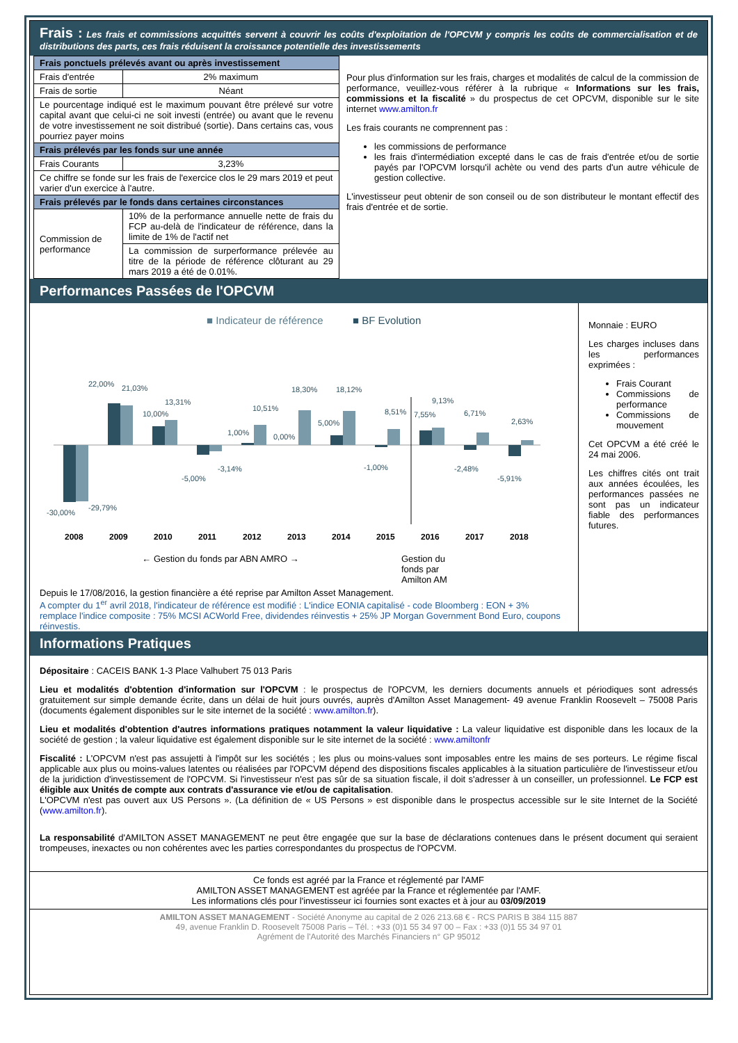Frais : Les frais et commissions acquittés servent à couvrir les coûts d'exploitation de l'OPCVM y compris les coûts de commercialisation et de distributions des parts, ces frais réduisent la croissance potentielle des investissements
| Frais ponctuels prélevés avant ou après investissement | |
| --- | --- |
| Frais d'entrée | 2% maximum |
| Frais de sortie | Néant |
| Le pourcentage indiqué est le maximum pouvant être prélevé sur votre capital avant que celui-ci ne soit investi (entrée) ou avant que le revenu de votre investissement ne soit distribué (sortie). Dans certains cas, vous pourriez payer moins | |
| Frais prélevés par les fonds sur une année | |
| Frais Courants | 3,23% |
| Ce chiffre se fonde sur les frais de l'exercice clos le 29 mars 2019 et peut varier d'un exercice à l'autre. | |
| Frais prélevés par le fonds dans certaines circonstances | |
| Commission de performance | 10% de la performance annuelle nette de frais du FCP au-delà de l'indicateur de référence, dans la limite de 1% de l'actif net |
| | La commission de surperformance prélevée au titre de la période de référence clôturant au 29 mars 2019 a été de 0.01%. |
Pour plus d'information sur les frais, charges et modalités de calcul de la commission de performance, veuillez-vous référer à la rubrique « Informations sur les frais, commissions et la fiscalité » du prospectus de cet OPCVM, disponible sur le site internet www.amilton.fr
Les frais courants ne comprennent pas :
les commissions de performance
les frais d'intermédiation excepté dans le cas de frais d'entrée et/ou de sortie payés par l'OPCVM lorsqu'il achète ou vend des parts d'un autre véhicule de gestion collective.
L'investisseur peut obtenir de son conseil ou de son distributeur le montant effectif des frais d'entrée et de sortie.
Performances Passées de l'OPCVM
■ Indicateur de référence
■ BF Evolution
2008
2009
2010
2011
2012
2013
2014
2015
2016
2017
2018
-30,00%
-29,79%
22,00%
21,03%
10,00%
13,31%
-5,00%
-3,14%
1,00%
10,51%
0,00%
18,30%
5,00%
18,12%
-1,00%
8,51%
7,55%
9,13%
-2,48%
6,71%
-5,91%
2,63%
← Gestion du fonds par ABN AMRO → Gestion du
fonds par
Amilton AM
Depuis le 17/08/2016, la gestion financière a été reprise par Amilton Asset Management.
A compter du 1<sup>er</sup> avril 2018, l'indicateur de référence est modifié : L'indice EONIA capitalisé - code Bloomberg : EON + 3% remplace l'indice composite : 75% MCSI ACWorld Free, dividendes réinvestis + 25% JP Morgan Government Bond Euro, coupons réinvestis.
Monnaie : EURO
Les charges incluses dans les performances exprimées :
Frais Courant
Commissions de performance
Commissions de mouvement
Cet OPCVM a été créé le 24 mai 2006.
Les chiffres cités ont trait aux années écoulées, les performances passées ne sont pas un indicateur fiable des performances futures.
Informations Pratiques
Dépositaire : CACEIS BANK 1-3 Place Valhubert 75 013 Paris
Lieu et modalités d'obtention d'information sur l'OPCVM : le prospectus de l'OPCVM, les derniers documents annuels et périodiques sont adressés gratuitement sur simple demande écrite, dans un délai de huit jours ouvrés, auprès d'Amilton Asset Management- 49 avenue Franklin Roosevelt – 75008 Paris (documents également disponibles sur le site internet de la société : www.amilton.fr).
Lieu et modalités d'obtention d'autres informations pratiques notamment la valeur liquidative : La valeur liquidative est disponible dans les locaux de la société de gestion ; la valeur liquidative est également disponible sur le site internet de la société : www.amiltonfr
Fiscalité : L'OPCVM n'est pas assujetti à l'impôt sur les sociétés ; les plus ou moins-values sont imposables entre les mains de ses porteurs. Le régime fiscal applicable aux plus ou moins-values latentes ou réalisées par l'OPCVM dépend des dispositions fiscales applicables à la situation particulière de l'investisseur et/ou de la juridiction d'investissement de l'OPCVM. Si l'investisseur n'est pas sûr de sa situation fiscale, il doit s'adresser à un conseiller, un professionnel. Le FCP est éligible aux Unités de compte aux contrats d'assurance vie et/ou de capitalisation.
L'OPCVM n'est pas ouvert aux US Persons ». (La définition de « US Persons » est disponible dans le prospectus accessible sur le site Internet de la Société (www.amilton.fr).
La responsabilité d'AMILTON ASSET MANAGEMENT ne peut être engagée que sur la base de déclarations contenues dans le présent document qui seraient trompeuses, inexactes ou non cohérentes avec les parties correspondantes du prospectus de l'OPCVM.
Ce fonds est agréé par la France et réglementé par l'AMF
AMILTON ASSET MANAGEMENT est agréée par la France et réglementée par l'AMF.
Les informations clés pour l'investisseur ici fournies sont exactes et à jour au 03/09/2019
AMILTON ASSET MANAGEMENT - Société Anonyme au capital de 2 026 213.68 € - RCS PARIS B 384 115 887
49, avenue Franklin D. Roosevelt 75008 Paris – Tél. : +33 (0)1 55 34 97 00 – Fax : +33 (0)1 55 34 97 01
Agrément de l'Autorité des Marchés Financiers n° GP 95012